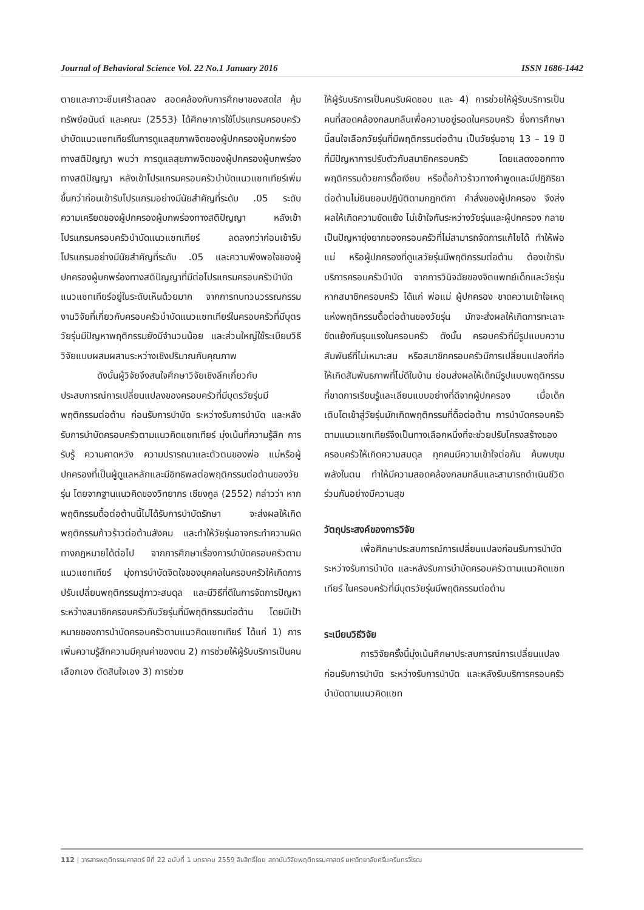Journal of Behavioral Science Vol. 22 No.1 January 2016 ISSN 1686-1442
ตายและภาวะซึมเศร้าลดลง สอดคล้องกับการศึกษาของสดใส คุ้มทรัพย์อนันต์ และคณะ (2553) ได้ศึกษาการใช้โปรแกรมครอบครัวบำบัดแนวแซทเทียร์ในการดูแลสุขภาพจิตของผู้ปกครองผู้บกพร่องทางสติปัญญา พบว่า การดูแลสุขภาพจิตของผู้ปกครองผู้บกพร่องทางสติปัญญา หลังเข้าโปรแกรมครอบครัวบำบัดแนวแซทเทียร์เพิ่มขึ้นกว่าก่อนเข้ารับโปรแกรมอย่างมีนัยสำคัญที่ระดับ .05 ระดับความเครียดของผู้ปกครองผู้บกพร่องทางสติปัญญา หลังเข้าโปรแกรมครอบครัวบำบัดแนวแซทเทียร์ ลดลงกว่าก่อนเข้ารับโปรแกรมอย่างมีนัยสำคัญที่ระดับ .05 และความพึงพอใจของผู้ปกครองผู้บกพร่องทางสติปัญญาที่มีต่อโปรแกรมครอบครัวบำบัดแนวแซทเทียร์อยู่ในระดับเห็นด้วยมาก จากการทบทวนวรรณกรรมงานวิจัยที่เกี่ยวกับครอบครัวบำบัดแนวแซทเทียร์ในครอบครัวที่มีบุตรวัยรุ่นมีปัญหาพฤติกรรมยังมีจำนวนน้อย และส่วนใหญ่ใช้ระเบียบวิธีวิจัยแบบผสมผสานระหว่างเชิงปริมาณกับคุณภาพ
ดังนั้นผู้วิจัยจึงสนใจศึกษาวิจัยเชิงลึกเกี่ยวกับประสบการณ์การเปลี่ยนแปลงของครอบครัวที่มีบุตรวัยรุ่นมีพฤติกรรมต่อต้าน ก่อนรับการบำบัด ระหว่างรับการบำบัด และหลังรับการบำบัดครอบครัวตามแนวคิดแซทเทียร์ มุ่งเน้นที่ความรู้สึก การรับรู้ ความคาดหวัง ความปรารถนาและตัวตนของพ่อ แม่หรือผู้ปกครองที่เป็นผู้ดูแลหลักและมีอิทธิพลต่อพฤติกรรมต่อต้านของวัยรุ่น โดยจากฐานแนวคิดของวิทยากร เชียงกูล (2552) กล่าวว่า หากพฤติกรรมดื้อต่อต้านนี้ไม่ได้รับการบำบัดรักษา จะส่งผลให้เกิดพฤติกรรมก้าวร้าวต่อต้านสังคม และทำให้วัยรุ่นอาจกระทำความผิดทางกฎหมายได้ต่อไป จากการศึกษาเรื่องการบำบัดครอบครัวตามแนวแซทเทียร์ มุ่งการบำบัดจิตใจของบุคคลในครอบครัวให้เกิดการปรับเปลี่ยนพฤติกรรมสู่ภาวะสมดุล และมีวิธีที่ดีในการจัดการปัญหาระหว่างสมาชิกครอบครัวกับวัยรุ่นที่มีพฤติกรรมต่อต้าน โดยมีเป้าหมายของการบำบัดครอบครัวตามแนวคิดแซทเทียร์ ได้แก่ 1) การเพิ่มความรู้สึกความมีคุณค่าของตน 2) การช่วยให้ผู้รับบริการเป็นคนเลือกเอง ตัดสินใจเอง 3) การช่วย
ให้ผู้รับบริการเป็นคนรับผิดชอบ และ 4) การช่วยให้ผู้รับบริการเป็นคนที่สอดคล้องกลมกลืนเพื่อความอยู่รอดในครอบครัว ซึ่งการศึกษานี้สนใจเลือกวัยรุ่นที่มีพฤติกรรมต่อต้าน เป็นวัยรุ่นอายุ 13 – 19 ปี ที่มีปัญหาการปรับตัวกับสมาชิกครอบครัว โดยแสดงออกทางพฤติกรรมด้วยการดื้อเงียบ หรือดื้อก้าวร้าวทางคำพูดและมีปฏิกิริยาต่อต้านไม่ยินยอมปฏิบัติตามกฎกติกา คำสั่งของผู้ปกครอง จึงส่งผลให้เกิดความขัดแย้ง ไม่เข้าใจกันระหว่างวัยรุ่นและผู้ปกครอง กลายเป็นปัญหายุ่งยากของครอบครัวที่ไม่สามารถจัดการแก้ไขได้ ทำให้พ่อ แม่ หรือผู้ปกครองที่ดูแลวัยรุ่นมีพฤติกรรมต่อต้าน ต้องเข้ารับบริการครอบครัวบำบัด จากการวินิจฉัยของจิตแพทย์เด็กและวัยรุ่น หากสมาชิกครอบครัว ได้แก่ พ่อแม่ ผู้ปกครอง ขาดความเข้าใจเหตุแห่งพฤติกรรมดื้อต่อต้านของวัยรุ่น มักจะส่งผลให้เกิดการทะเลาะ ขัดแย้งกันรุนแรงในครอบครัว ดังนั้น ครอบครัวที่มีรูปแบบความสัมพันธ์ที่ไม่เหมาะสม หรือสมาชิกครอบครัวมีการเปลี่ยนแปลงที่ก่อให้เกิดสัมพันธภาพที่ไม่ดีในบ้าน ย่อมส่งผลให้เด็กมีรูปแบบพฤติกรรมที่ขาดการเรียนรู้และเลียนแบบอย่างที่ดีจากผู้ปกครอง เมื่อเด็กเติบโตเข้าสู่วัยรุ่นมักเกิดพฤติกรรมที่ดื้อต่อต้าน การบำบัดครอบครัวตามแนวแซทเทียร์จึงเป็นทางเลือกหนึ่งที่จะช่วยปรับโครงสร้างของครอบครัวให้เกิดความสมดุล ทุกคนมีความเข้าใจต่อกัน ค้นพบขุมพลังในตน ทำให้มีความสอดคล้องกลมกลืนและสามารถดำเนินชีวิตร่วมกันอย่างมีความสุข
วัตถุประสงค์ของการวิจัย
เพื่อศึกษาประสบการณ์การเปลี่ยนแปลงก่อนรับการบำบัด ระหว่างรับการบำบัด และหลังรับการบำบัดครอบครัวตามแนวคิดแซทเทียร์ ในครอบครัวที่มีบุตรวัยรุ่นมีพฤติกรรมต่อต้าน
ระเบียบวิธีวิจัย
การวิจัยครั้งนี้มุ่งเน้นศึกษาประสบการณ์การเปลี่ยนแปลงก่อนรับการบำบัด ระหว่างรับการบำบัด และหลังรับบริการครอบครัวบำบัดตามแนวคิดแซท
112 | วารสารพฤติกรรมศาสตร์ ปีที่ 22 ฉบับที่ 1 มกราคม 2559 ลิขสิทธิ์โดย สถาบันวิจัยพฤติกรรมศาสตร์ มหาวิทยาลัยศรีนครินทรวิโรฒ